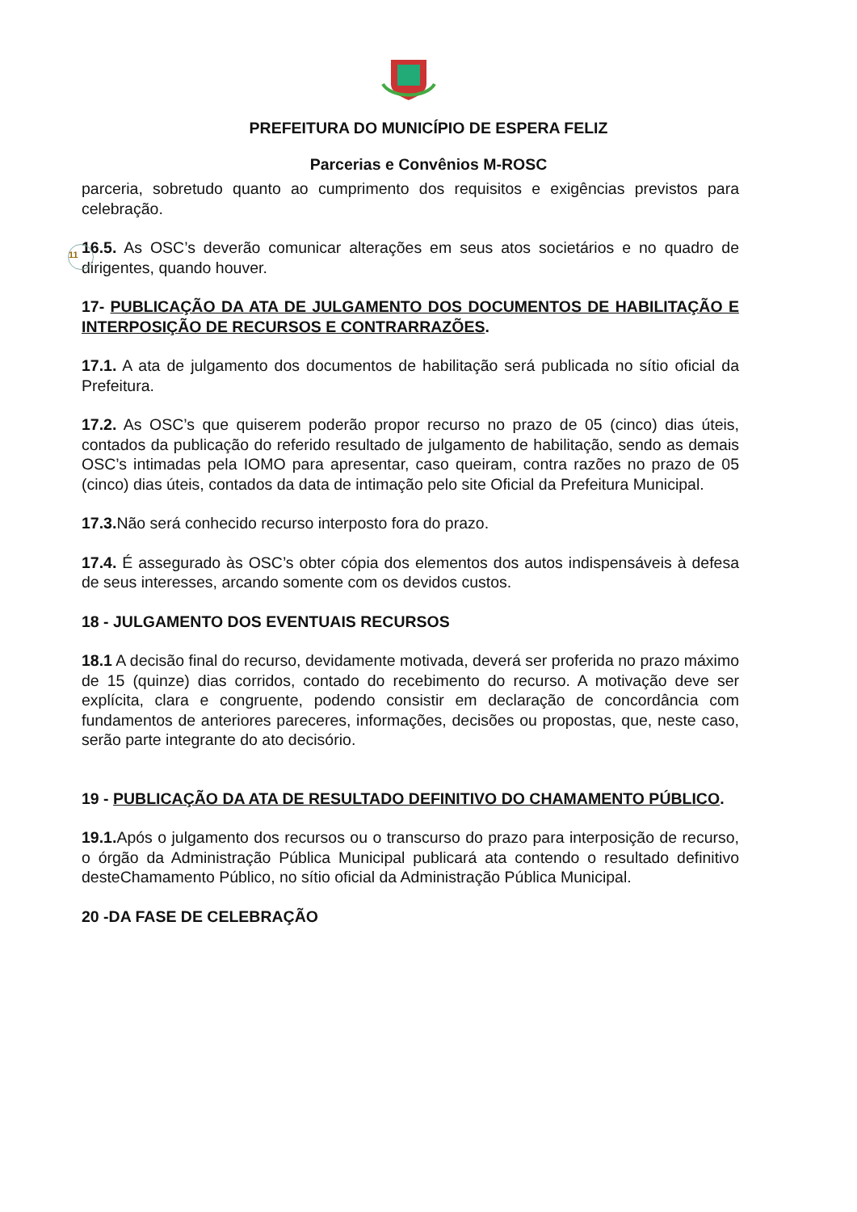PREFEITURA DO MUNICÍPIO DE ESPERA FELIZ
Parcerias e Convênios M-ROSC
parceria, sobretudo quanto ao cumprimento dos requisitos e exigências previstos para celebração.
11
16.5. As OSC’s deverão comunicar alterações em seus atos societários e no quadro de dirigentes, quando houver.
17- PUBLICAÇÃO DA ATA DE JULGAMENTO DOS DOCUMENTOS DE HABILITAÇÃO E INTERPOSIÇÃO DE RECURSOS E CONTRARRAZÕES.
17.1. A ata de julgamento dos documentos de habilitação será publicada no sítio oficial da Prefeitura.
17.2. As OSC’s que quiserem poderão propor recurso no prazo de 05 (cinco) dias úteis, contados da publicação do referido resultado de julgamento de habilitação, sendo as demais OSC’s intimadas pela IOMO para apresentar, caso queiram, contra razões no prazo de 05 (cinco) dias úteis, contados da data de intimação pelo site Oficial da Prefeitura Municipal.
17.3. Não será conhecido recurso interposto fora do prazo.
17.4. É assegurado às OSC’s obter cópia dos elementos dos autos indispensáveis à defesa de seus interesses, arcando somente com os devidos custos.
18 - JULGAMENTO DOS EVENTUAIS RECURSOS
18.1 A decisão final do recurso, devidamente motivada, deverá ser proferida no prazo máximo de 15 (quinze) dias corridos, contado do recebimento do recurso. A motivação deve ser explícita, clara e congruente, podendo consistir em declaração de concordância com fundamentos de anteriores pareceres, informações, decisões ou propostas, que, neste caso, serão parte integrante do ato decisório.
19 - PUBLICAÇÃO DA ATA DE RESULTADO DEFINITIVO DO CHAMAMENTO PÚBLICO.
19.1. Após o julgamento dos recursos ou o transcurso do prazo para interposição de recurso, o órgão da Administração Pública Municipal publicará ata contendo o resultado definitivo desteChamamento Público, no sítio oficial da Administração Pública Municipal.
20 -DA FASE DE CELEBRAÇÃO